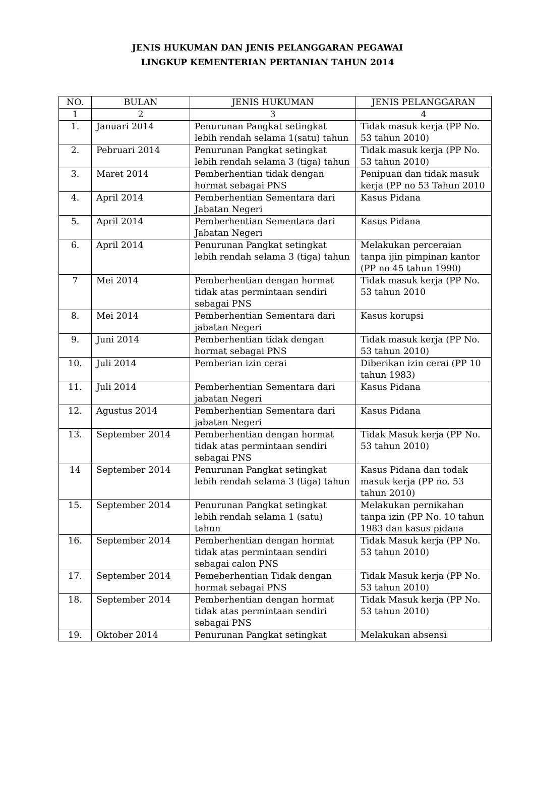JENIS HUKUMAN DAN JENIS PELANGGARAN PEGAWAI
LINGKUP KEMENTERIAN PERTANIAN TAHUN 2014
| NO. | BULAN | JENIS HUKUMAN | JENIS PELANGGARAN |
| --- | --- | --- | --- |
| 1 | 2 | 3 | 4 |
| 1. | Januari 2014 | Penurunan Pangkat setingkat lebih rendah selama 1(satu) tahun | Tidak masuk kerja (PP No. 53 tahun 2010) |
| 2. | Pebruari 2014 | Penurunan Pangkat setingkat lebih rendah selama 3 (tiga) tahun | Tidak masuk kerja (PP No. 53 tahun 2010) |
| 3. | Maret 2014 | Pemberhentian tidak dengan hormat sebagai PNS | Penipuan dan tidak masuk kerja (PP no 53 Tahun 2010 |
| 4. | April 2014 | Pemberhentian Sementara dari Jabatan Negeri | Kasus Pidana |
| 5. | April 2014 | Pemberhentian Sementara dari Jabatan Negeri | Kasus Pidana |
| 6. | April 2014 | Penurunan Pangkat setingkat lebih rendah selama 3 (tiga) tahun | Melakukan perceraian tanpa ijin pimpinan kantor (PP no 45 tahun 1990) |
| 7 | Mei 2014 | Pemberhentian dengan hormat tidak atas permintaan sendiri sebagai PNS | Tidak masuk kerja (PP No. 53 tahun 2010 |
| 8. | Mei 2014 | Pemberhentian Sementara dari jabatan Negeri | Kasus korupsi |
| 9. | Juni 2014 | Pemberhentian tidak dengan hormat sebagai PNS | Tidak masuk kerja (PP No. 53 tahun 2010) |
| 10. | Juli 2014 | Pemberian izin cerai | Diberikan izin cerai (PP 10 tahun 1983) |
| 11. | Juli 2014 | Pemberhentian Sementara dari jabatan Negeri | Kasus Pidana |
| 12. | Agustus 2014 | Pemberhentian Sementara dari jabatan Negeri | Kasus Pidana |
| 13. | September 2014 | Pemberhentian dengan hormat tidak atas permintaan sendiri sebagai PNS | Tidak Masuk kerja (PP No. 53 tahun 2010) |
| 14 | September 2014 | Penurunan Pangkat setingkat lebih rendah selama 3 (tiga) tahun | Kasus Pidana dan todak masuk kerja (PP no. 53 tahun 2010) |
| 15. | September 2014 | Penurunan Pangkat setingkat lebih rendah selama 1 (satu) tahun | Melakukan pernikahan tanpa izin (PP No. 10 tahun 1983 dan kasus pidana |
| 16. | September 2014 | Pemberhentian dengan hormat tidak atas permintaan sendiri sebagai calon PNS | Tidak Masuk kerja (PP No. 53 tahun 2010) |
| 17. | September 2014 | Pemeberhentian Tidak dengan hormat sebagai PNS | Tidak Masuk kerja (PP No. 53 tahun 2010) |
| 18. | September 2014 | Pemberhentian dengan hormat tidak atas permintaan sendiri sebagai PNS | Tidak Masuk kerja (PP No. 53 tahun 2010) |
| 19. | Oktober 2014 | Penurunan Pangkat setingkat | Melakukan absensi |